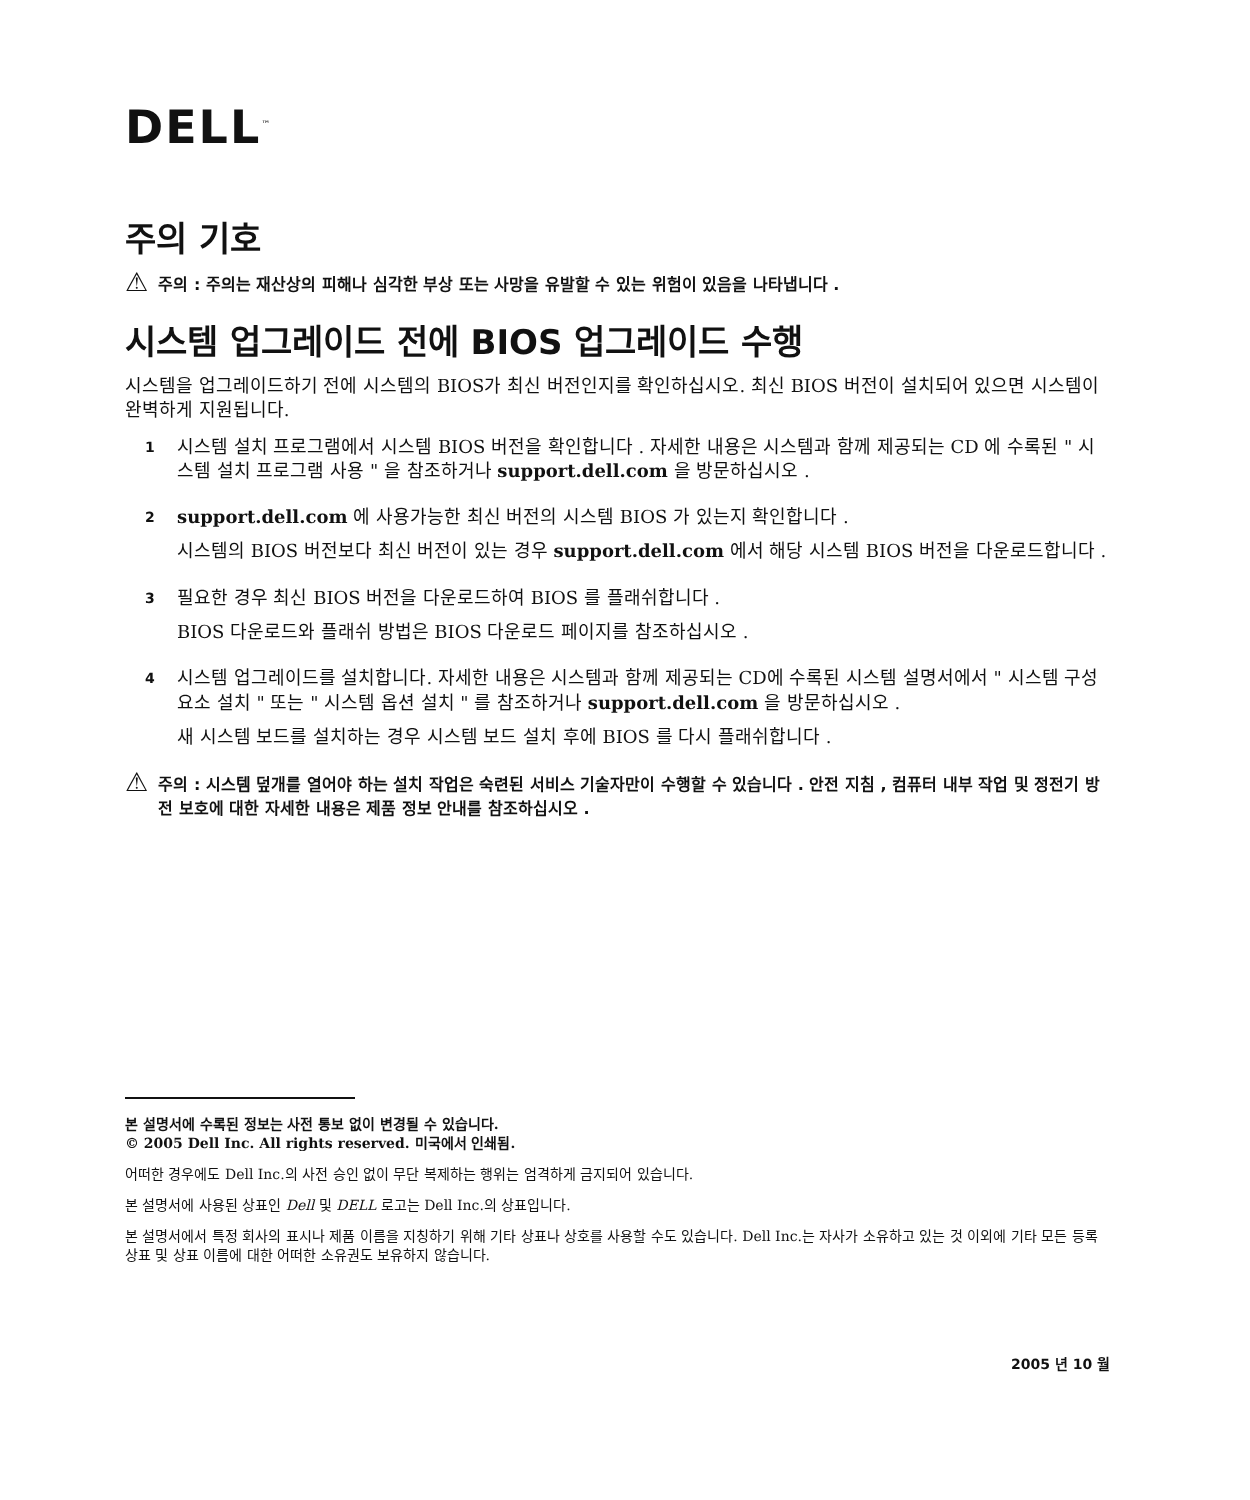DELL<sup>™</sup>
주의 기호
⚠ 주의 : 주의는 재산상의 피해나 심각한 부상 또는 사망을 유발할 수 있는 위험이 있음을 나타냅니다 .
시스템 업그레이드 전에 BIOS 업그레이드 수행
시스템을 업그레이드하기 전에 시스템의 BIOS가 최신 버전인지를 확인하십시오. 최신 BIOS 버전이 설치되어 있으면 시스템이 완벽하게 지원됩니다.
1
시스템 설치 프로그램에서 시스템 BIOS 버전을 확인합니다 . 자세한 내용은 시스템과 함께 제공되는 CD 에 수록된 " 시스템 설치 프로그램 사용 " 을 참조하거나 support.dell.com 을 방문하십시오 .
2
support.dell.com 에 사용가능한 최신 버전의 시스템 BIOS 가 있는지 확인합니다 .
시스템의 BIOS 버전보다 최신 버전이 있는 경우 support.dell.com 에서 해당 시스템 BIOS 버전을 다운로드합니다 .
3
필요한 경우 최신 BIOS 버전을 다운로드하여 BIOS 를 플래쉬합니다 .
BIOS 다운로드와 플래쉬 방법은 BIOS 다운로드 페이지를 참조하십시오 .
4
시스템 업그레이드를 설치합니다. 자세한 내용은 시스템과 함께 제공되는 CD에 수록된 시스템 설명서에서 " 시스템 구성요소 설치 " 또는 " 시스템 옵션 설치 " 를 참조하거나 support.dell.com 을 방문하십시오 .
새 시스템 보드를 설치하는 경우 시스템 보드 설치 후에 BIOS 를 다시 플래쉬합니다 .
⚠ 주의 : 시스템 덮개를 열어야 하는 설치 작업은 숙련된 서비스 기술자만이 수행할 수 있습니다 . 안전 지침 , 컴퓨터 내부 작업 및 정전기 방전 보호에 대한 자세한 내용은 제품 정보 안내를 참조하십시오 .
본 설명서에 수록된 정보는 사전 통보 없이 변경될 수 있습니다.
© 2005 Dell Inc. All rights reserved. 미국에서 인쇄됨.
어떠한 경우에도 Dell Inc.의 사전 승인 없이 무단 복제하는 행위는 엄격하게 금지되어 있습니다.
본 설명서에 사용된 상표인 Dell 및 DELL 로고는 Dell Inc.의 상표입니다.
본 설명서에서 특정 회사의 표시나 제품 이름을 지칭하기 위해 기타 상표나 상호를 사용할 수도 있습니다. Dell Inc.는 자사가 소유하고 있는 것 이외에 기타 모든 등록 상표 및 상표 이름에 대한 어떠한 소유권도 보유하지 않습니다.
2005 년 10 월